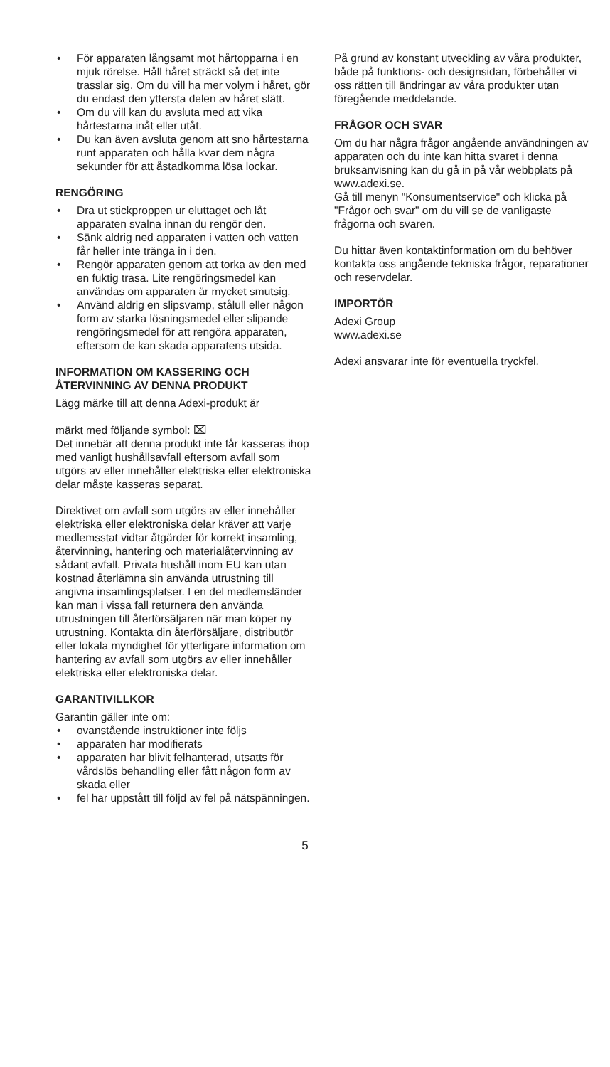• För apparaten långsamt mot hårtopparna i en mjuk rörelse. Håll håret sträckt så det inte trasslar sig. Om du vill ha mer volym i håret, gör du endast den yttersta delen av håret slätt.
• Om du vill kan du avsluta med att vika hårtestarna inåt eller utåt.
• Du kan även avsluta genom att sno hårtestarna runt apparaten och hålla kvar dem några sekunder för att åstadkomma lösa lockar.
RENGÖRING
• Dra ut stickproppen ur eluttaget och låt apparaten svalna innan du rengör den.
• Sänk aldrig ned apparaten i vatten och vatten får heller inte tränga in i den.
• Rengör apparaten genom att torka av den med en fuktig trasa. Lite rengöringsmedel kan användas om apparaten är mycket smutsig.
• Använd aldrig en slipsvamp, stålull eller någon form av starka lösningsmedel eller slipande rengöringsmedel för att rengöra apparaten, eftersom de kan skada apparatens utsida.
INFORMATION OM KASSERING OCH ÅTERVINNING AV DENNA PRODUKT
Lägg märke till att denna Adexi-produkt är
märkt med följande symbol: ⌧
Det innebär att denna produkt inte får kasseras ihop med vanligt hushållsavfall eftersom avfall som utgörs av eller innehåller elektriska eller elektroniska delar måste kasseras separat.
Direktivet om avfall som utgörs av eller innehåller elektriska eller elektroniska delar kräver att varje medlemsstat vidtar åtgärder för korrekt insamling, återvinning, hantering och materialåtervinning av sådant avfall. Privata hushåll inom EU kan utan kostnad återlämna sin använda utrustning till angivna insamlingsplatser. I en del medlemsländer kan man i vissa fall returnera den använda utrustningen till återförsäljaren när man köper ny utrustning. Kontakta din återförsäljare, distributör eller lokala myndighet för ytterligare information om hantering av avfall som utgörs av eller innehåller elektriska eller elektroniska delar.
GARANTIVILLKOR
Garantin gäller inte om:
• ovanstående instruktioner inte följs
• apparaten har modifierats
• apparaten har blivit felhanterad, utsatts för vårdslös behandling eller fått någon form av skada eller
• fel har uppstått till följd av fel på nätspänningen.
På grund av konstant utveckling av våra produkter, både på funktions- och designsidan, förbehåller vi oss rätten till ändringar av våra produkter utan föregående meddelande.
FRÅGOR OCH SVAR
Om du har några frågor angående användningen av apparaten och du inte kan hitta svaret i denna bruksanvisning kan du gå in på vår webbplats på www.adexi.se.
Gå till menyn "Konsumentservice" och klicka på "Frågor och svar" om du vill se de vanligaste frågorna och svaren.
Du hittar även kontaktinformation om du behöver kontakta oss angående tekniska frågor, reparationer och reservdelar.
IMPORTÖR
Adexi Group
www.adexi.se
Adexi ansvarar inte för eventuella tryckfel.
5